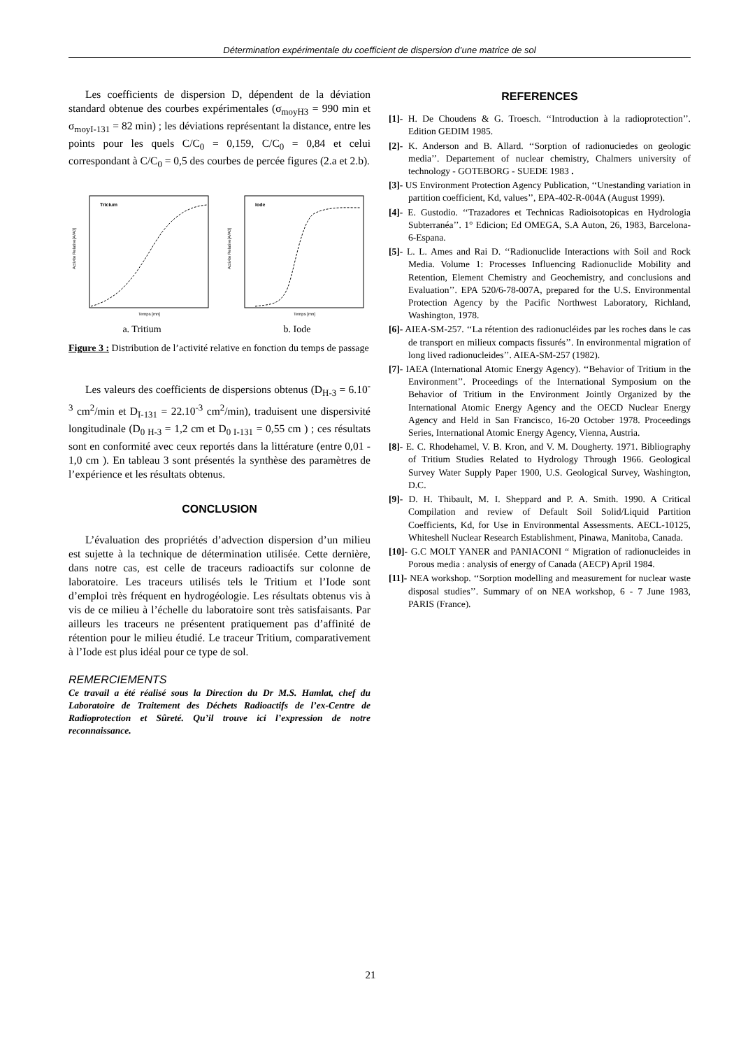Détermination expérimentale du coefficient de dispersion d’une matrice de sol
Les coefficients de dispersion D, dépendent de la déviation standard obtenue des courbes expérimentales (σ<sub>moyH3</sub> = 990 min et σ<sub>moyI-131</sub> = 82 min) ; les déviations représentant la distance, entre les points pour les quels C/C<sub>0</sub> = 0,159, C/C<sub>0</sub> = 0,84 et celui correspondant à C/C<sub>0</sub> = 0,5 des courbes de percée figures (2.a et 2.b).
Tricium
Activite Relative[A/A0]
Temps [mn]
a. Tritium
Iode
Activite Relative[A/A0]
Temps [mn]
b. Iode
Figure 3 : Distribution de l’activité relative en fonction du temps de passage
Les valeurs des coefficients de dispersions obtenus (D<sub>H-3</sub> = 6.10<sup>-3</sup> cm<sup>2</sup>/min et D<sub>I-131</sub> = 22.10<sup>-3</sup> cm<sup>2</sup>/min), traduisent une dispersivité longitudinale (D<sub>0 H-3</sub> = 1,2 cm et D<sub>0 I-131</sub> = 0,55 cm ) ; ces résultats sont en conformité avec ceux reportés dans la littérature (entre 0,01 - 1,0 cm ). En tableau 3 sont présentés la synthèse des paramètres de l’expérience et les résultats obtenus.
CONCLUSION
L’évaluation des propriétés d’advection dispersion d’un milieu est sujette à la technique de détermination utilisée. Cette dernière, dans notre cas, est celle de traceurs radioactifs sur colonne de laboratoire. Les traceurs utilisés tels le Tritium et l’Iode sont d’emploi très fréquent en hydrogéologie. Les résultats obtenus vis à vis de ce milieu à l’échelle du laboratoire sont très satisfaisants. Par ailleurs les traceurs ne présentent pratiquement pas d’affinité de rétention pour le milieu étudié. Le traceur Tritium, comparativement à l’Iode est plus idéal pour ce type de sol.
REMERCIEMENTS
Ce travail a été réalisé sous la Direction du Dr M.S. Hamlat, chef du Laboratoire de Traitement des Déchets Radioactifs de l’ex-Centre de Radioprotection et Sûreté. Qu’il trouve ici l’expression de notre reconnaissance.
REFERENCES
[1]- H. De Choudens & G. Troesch. ‘‘Introduction à la radioprotection’’. Edition GEDIM 1985.
[2]- K. Anderson and B. Allard. ‘‘Sorption of radionuciedes on geologic media’’. Departement of nuclear chemistry, Chalmers university of technology - GOTEBORG - SUEDE 1983 .
[3]- US Environment Protection Agency Publication, ‘‘Unestanding variation in partition coefficient, Kd, values’’, EPA-402-R-004A (August 1999).
[4]- E. Gustodio. ‘‘Trazadores et Technicas Radioisotopicas en Hydrologia Subterranéa’’. 1° Edicion; Ed OMEGA, S.A Auton, 26, 1983, Barcelona-6-Espana.
[5]- L. L. Ames and Rai D. ‘‘Radionuclide Interactions with Soil and Rock Media. Volume 1: Processes Influencing Radionuclide Mobility and Retention, Element Chemistry and Geochemistry, and conclusions and Evaluation’’. EPA 520/6-78-007A, prepared for the U.S. Environmental Protection Agency by the Pacific Northwest Laboratory, Richland, Washington, 1978.
[6]- AIEA-SM-257. ‘‘La rétention des radionucléides par les roches dans le cas de transport en milieux compacts fissurés’’. In environmental migration of long lived radionucleides’’. AIEA-SM-257 (1982).
[7]- IAEA (International Atomic Energy Agency). ‘‘Behavior of Tritium in the Environment’’. Proceedings of the International Symposium on the Behavior of Tritium in the Environment Jointly Organized by the International Atomic Energy Agency and the OECD Nuclear Energy Agency and Held in San Francisco, 16-20 October 1978. Proceedings Series, International Atomic Energy Agency, Vienna, Austria.
[8]- E. C. Rhodehamel, V. B. Kron, and V. M. Dougherty. 1971. Bibliography of Tritium Studies Related to Hydrology Through 1966. Geological Survey Water Supply Paper 1900, U.S. Geological Survey, Washington, D.C.
[9]- D. H. Thibault, M. I. Sheppard and P. A. Smith. 1990. A Critical Compilation and review of Default Soil Solid/Liquid Partition Coefficients, Kd, for Use in Environmental Assessments. AECL-10125, Whiteshell Nuclear Research Establishment, Pinawa, Manitoba, Canada.
[10]- G.C MOLT YANER and PANIACONI “ Migration of radionucleides in Porous media : analysis of energy of Canada (AECP) April 1984.
[11]- NEA workshop. ‘‘Sorption modelling and measurement for nuclear waste disposal studies’’. Summary of on NEA workshop, 6 - 7 June 1983, PARIS (France).
21